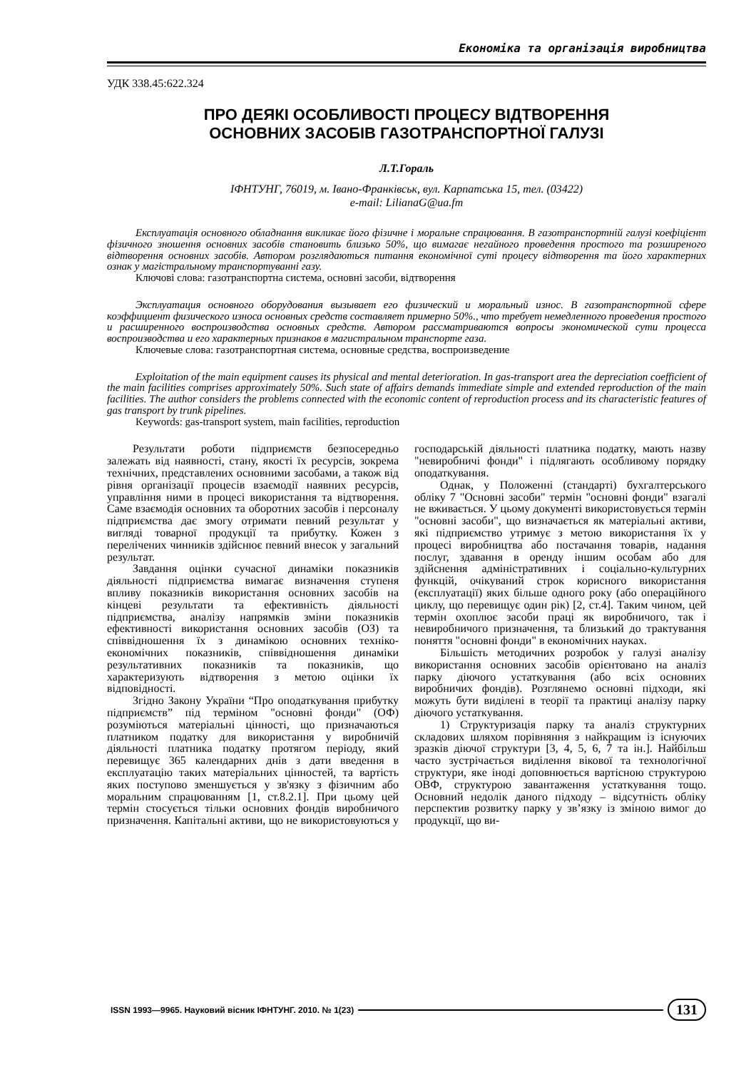Економіка та організація виробництва
УДК 338.45:622.324
ПРО ДЕЯКІ ОСОБЛИВОСТІ ПРОЦЕСУ ВІДТВОРЕННЯ
ОСНОВНИХ ЗАСОБІВ ГАЗОТРАНСПОРТНОЇ ГАЛУЗІ
Л.Т.Гораль
ІФНТУНГ, 76019, м. Івано-Франківськ, вул. Карпатська 15, тел. (03422)
e-mail: LilianaG@ua.fm
Експлуатація основного обладнання викликає його фізичне і моральне спрацювання. В газотранспортній галузі коефіцієнт фізичного зношення основних засобів становить близько 50%, що вимагає негайного проведення простого та розширеного відтворення основних засобів. Автором розглядаються питання економічної суті процесу відтворення та його характерних ознак у магістральному транспортуванні газу.
Ключові слова: газотранспортна система, основні засоби, відтворення
Эксплуатация основного оборудования вызывает его физический и моральный износ. В газотранспортной сфере коэффициент физического износа основных средств составляет примерно 50%., что требует немедленного проведения простого и расширенного воспроизводства основных средств. Автором рассматриваются вопросы экономической сути процесса воспроизводства и его характерных признаков в магистральном транспорте газа.
Ключевые слова: газотранспортная система, основные средства, воспроизведение
Exploitation of the main equipment causes its physical and mental deterioration. In gas-transport area the depreciation coefficient of the main facilities comprises approximately 50%. Such state of affairs demands immediate simple and extended reproduction of the main facilities. The author considers the problems connected with the economic content of reproduction process and its characteristic features of gas transport by trunk pipelines.
Keywords: gas-transport system, main facilities, reproduction
Результати роботи підприємств безпосередньо залежать від наявності, стану, якості їх ресурсів, зокрема технічних, представлених основними засобами, а також від рівня організації процесів взаємодії наявних ресурсів, управління ними в процесі використання та відтворення. Саме взаємодія основних та оборотних засобів і персоналу підприємства дає змогу отримати певний результат у вигляді товарної продукції та прибутку. Кожен з перелічених чинників здійснює певний внесок у загальний результат.
Завдання оцінки сучасної динаміки показників діяльності підприємства вимагає визначення ступеня впливу показників використання основних засобів на кінцеві результати та ефективність діяльності підприємства, аналізу напрямків зміни показників ефективності використання основних засобів (ОЗ) та співвідношення їх з динамікою основних техніко-економічних показників, співвідношення динаміки результативних показників та показників, що характеризують відтворення з метою оцінки їх відповідності.
Згідно Закону України “Про оподаткування прибутку підприємств” під терміном "основні фонди" (ОФ) розуміються матеріальні цінності, що призначаються платником податку для використання у виробничій діяльності платника податку протягом періоду, який перевищує 365 календарних днів з дати введення в експлуатацію таких матеріальних цінностей, та вартість яких поступово зменшується у зв'язку з фізичним або моральним спрацюванням [1, ст.8.2.1]. При цьому цей термін стосується тільки основних фондів виробничого призначення. Капітальні активи, що не використовуються у господарській діяльності платника податку, мають назву "невиробничі фонди" і підлягають особливому порядку оподаткування.
Однак, у Положенні (стандарті) бухгалтерського обліку 7 "Основні засоби" термін "основні фонди" взагалі не вживається. У цьому документі використовується термін "основні засоби", що визначається як матеріальні активи, які підприємство утримує з метою використання їх у процесі виробництва або постачання товарів, надання послуг, здавання в оренду іншим особам або для здійснення адміністративних і соціально-культурних функцій, очікуваний строк корисного використання (експлуатації) яких більше одного року (або операційного циклу, що перевищує один рік) [2, ст.4]. Таким чином, цей термін охоплює засоби праці як виробничого, так і невиробничого призначення, та близький до трактування поняття "основні фонди" в економічних науках.
Більшість методичних розробок у галузі аналізу використання основних засобів орієнтовано на аналіз парку діючого устаткування (або всіх основних виробничих фондів). Розглянемо основні підходи, які можуть бути виділені в теорії та практиці аналізу парку діючого устаткування.
1) Структуризація парку та аналіз структурних складових шляхом порівняння з найкращим із існуючих зразків діючої структури [3, 4, 5, 6, 7 та ін.]. Найбільш часто зустрічається виділення вікової та технологічної структури, яке іноді доповнюється вартісною структурою ОВФ, структурою завантаження устаткування тощо. Основний недолік даного підходу – відсутність обліку перспектив розвитку парку у зв’язку із зміною вимог до продукції, що ви-
ISSN 1993—9965. Науковий вісник ІФНТУНГ. 2010. № 1(23) 131